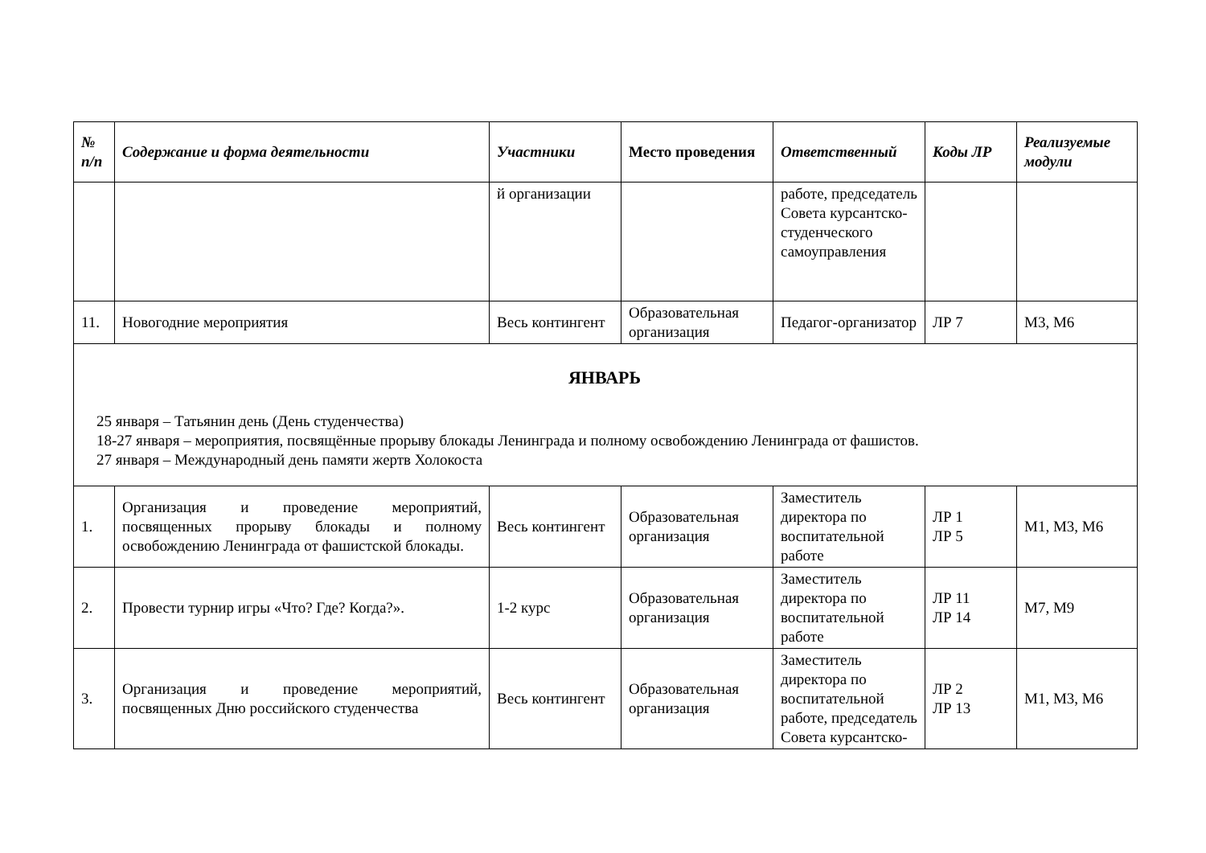| № п/п | Содержание и форма деятельности | Участники | Место проведения | Ответственный | Коды ЛР | Реализуемые модули |
| --- | --- | --- | --- | --- | --- | --- |
| | | й организации | | работе, председатель Совета курсантско-студенческого самоуправления | | |
| 11. | Новогодние мероприятия | Весь контингент | Образовательная организация | Педагог-организатор | ЛР 7 | М3, М6 |
| ЯНВАРЬ 25 января – Татьянин день (День студенчества) 18-27 января – мероприятия, посвящённые прорыву блокады Ленинграда и полному освобождению Ленинграда от фашистов. 27 января – Международный день памяти жертв Холокоста | | | | | | |
| 1. | Организация и проведение мероприятий, посвященных прорыву блокады и полному освобождению Ленинграда от фашистской блокады. | Весь контингент | Образовательная организация | Заместитель директора по воспитательной работе | ЛР 1 ЛР 5 | М1, М3, М6 |
| 2. | Провести турнир игры «Что? Где? Когда?». | 1-2 курс | Образовательная организация | Заместитель директора по воспитательной работе | ЛР 11 ЛР 14 | М7, М9 |
| 3. | Организация и проведение мероприятий, посвященных Дню российского студенчества | Весь контингент | Образовательная организация | Заместитель директора по воспитательной работе, председатель Совета курсантско- | ЛР 2 ЛР 13 | М1, М3, М6 |